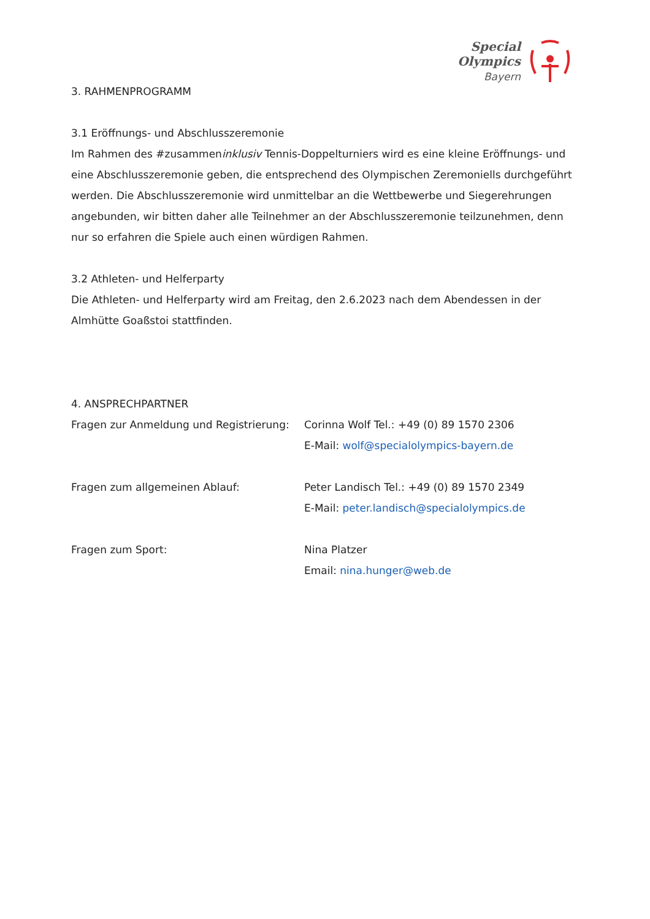Special
Olympics
Bayern
3. RAHMENPROGRAMM
3.1 Eröffnungs- und Abschlusszeremonie
Im Rahmen des #zusammeninklusiv Tennis-Doppelturniers wird es eine kleine Eröffnungs- und eine Abschlusszeremonie geben, die entsprechend des Olympischen Zeremoniells durchgeführt werden. Die Abschlusszeremonie wird unmittelbar an die Wettbewerbe und Siegerehrungen angebunden, wir bitten daher alle Teilnehmer an der Abschlusszeremonie teilzunehmen, denn nur so erfahren die Spiele auch einen würdigen Rahmen.
3.2 Athleten- und Helferparty
Die Athleten- und Helferparty wird am Freitag, den 2.6.2023 nach dem Abendessen in der Almhütte Goaßstoi stattfinden.
4. ANSPRECHPARTNER
Fragen zur Anmeldung und Registrierung:
Corinna Wolf Tel.: +49 (0) 89 1570 2306
E-Mail: wolf@specialolympics-bayern.de
Fragen zum allgemeinen Ablauf: Peter Landisch Tel.: +49 (0) 89 1570 2349
E-Mail: peter.landisch@specialolympics.de
Fragen zum Sport: Nina Platzer
Email: nina.hunger@web.de